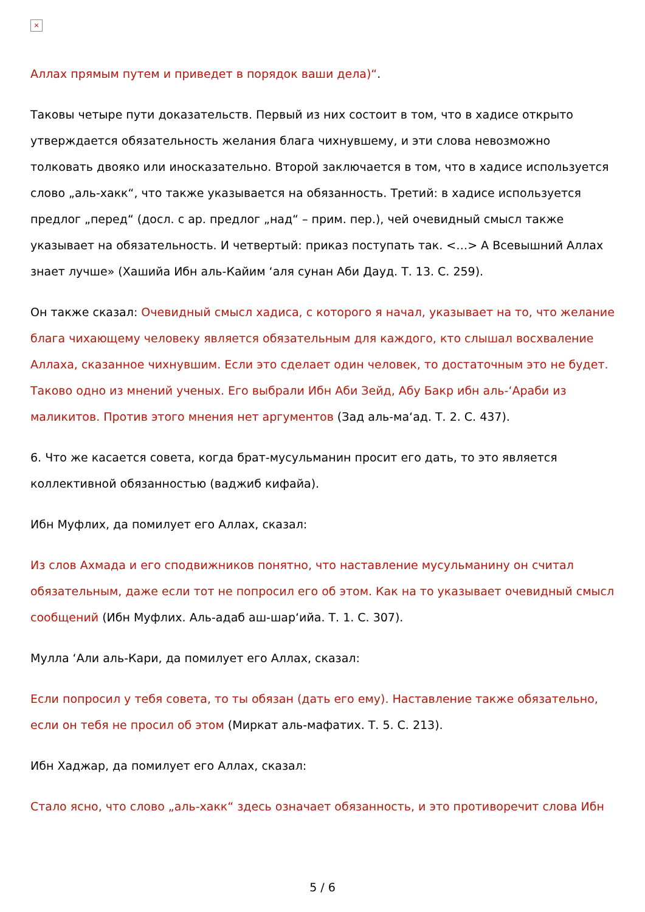×
Аллах прямым путем и приведет в порядок ваши дела)“.
Таковы четыре пути доказательств. Первый из них состоит в том, что в хадисе открыто утверждается обязательность желания блага чихнувшему, и эти слова невозможно толковать двояко или иносказательно. Второй заключается в том, что в хадисе используется слово „аль-хакк“, что также указывается на обязанность. Третий: в хадисе используется предлог „перед“ (досл. с ар. предлог „над“ – прим. пер.), чей очевидный смысл также указывает на обязательность. И четвертый: приказ поступать так. <…> А Всевышний Аллах знает лучше» (Хашийа Ибн аль-Кайим ‘аля сунан Аби Дауд. Т. 13. С. 259).
Он также сказал: Очевидный смысл хадиса, с которого я начал, указывает на то, что желание блага чихающему человеку является обязательным для каждого, кто слышал восхваление Аллаха, сказанное чихнувшим. Если это сделает один человек, то достаточным это не будет. Таково одно из мнений ученых. Его выбрали Ибн Аби Зейд, Абу Бакр ибн аль-‘Араби из маликитов. Против этого мнения нет аргументов (Зад аль-ма‘ад. Т. 2. С. 437).
6. Что же касается совета, когда брат-мусульманин просит его дать, то это является коллективной обязанностью (ваджиб кифайа).
Ибн Муфлих, да помилует его Аллах, сказал:
Из слов Ахмада и его сподвижников понятно, что наставление мусульманину он считал обязательным, даже если тот не попросил его об этом. Как на то указывает очевидный смысл сообщений (Ибн Муфлих. Аль-адаб аш-шар‘ийа. Т. 1. С. 307).
Мулла ‘Али аль-Кари, да помилует его Аллах, сказал:
Если попросил у тебя совета, то ты обязан (дать его ему). Наставление также обязательно, если он тебя не просил об этом (Миркат аль-мафатих. Т. 5. С. 213).
Ибн Хаджар, да помилует его Аллах, сказал:
Стало ясно, что слово „аль-хакк“ здесь означает обязанность, и это противоречит слова Ибн
5 / 6